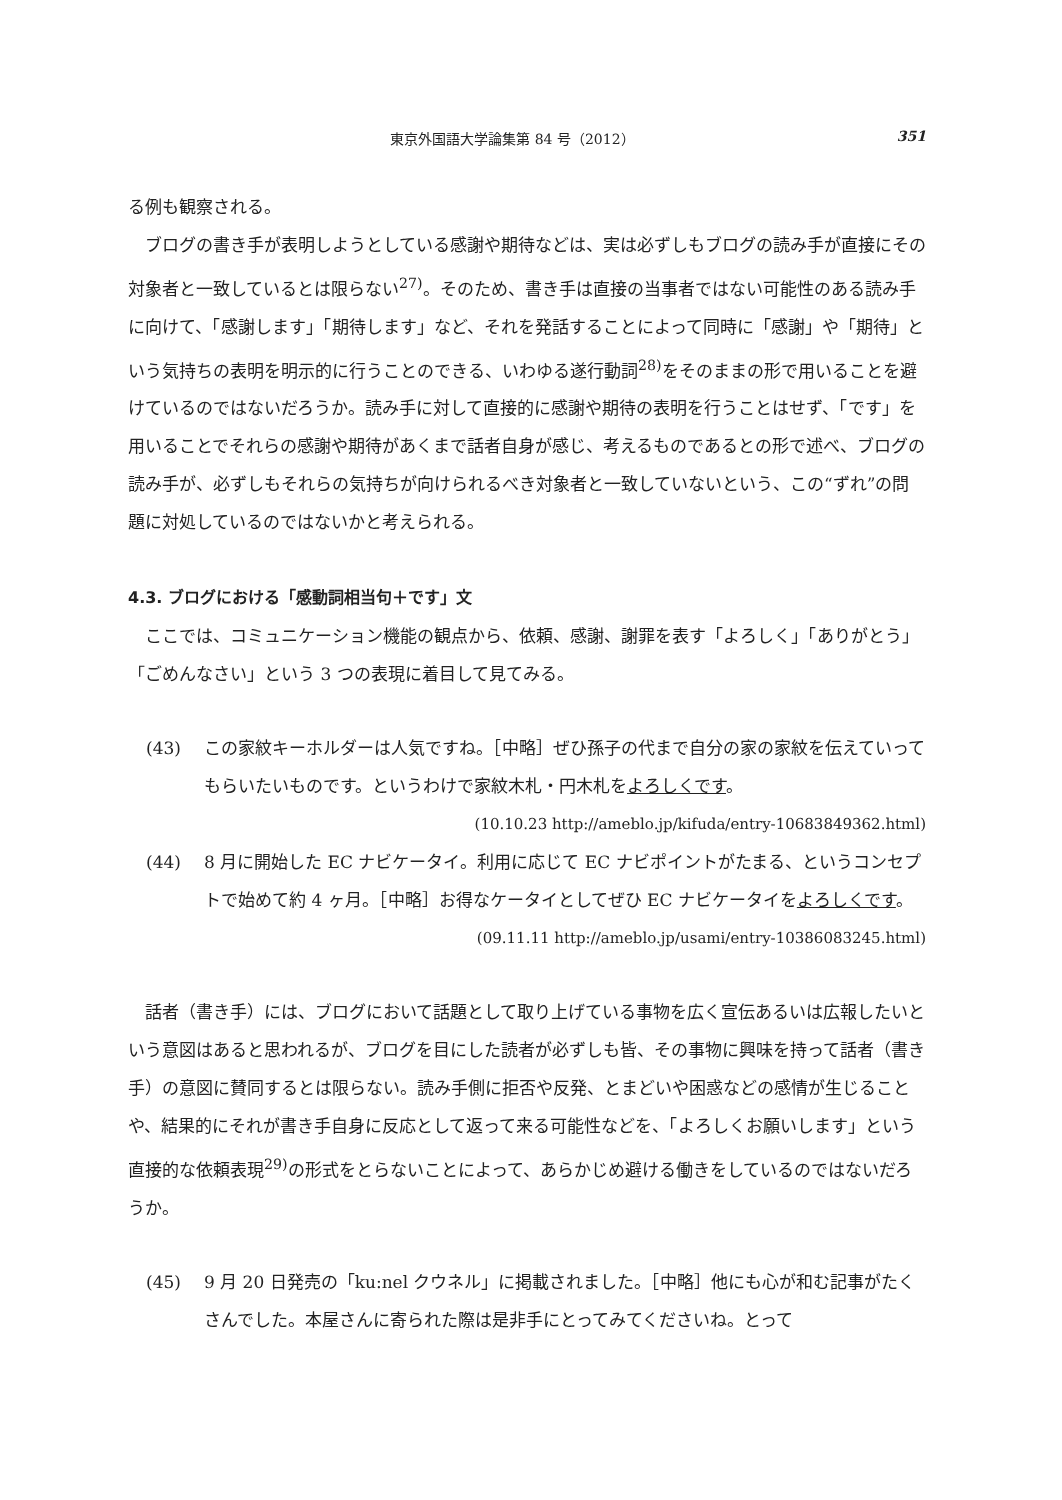東京外国語大学論集第 84 号（2012） 351
る例も観察される。
ブログの書き手が表明しようとしている感謝や期待などは、実は必ずしもブログの読み手が直接にその対象者と一致しているとは限らない<sup>27)</sup>。そのため、書き手は直接の当事者ではない可能性のある読み手に向けて、「感謝します」「期待します」など、それを発話することによって同時に「感謝」や「期待」という気持ちの表明を明示的に行うことのできる、いわゆる遂行動詞<sup>28)</sup>をそのままの形で用いることを避けているのではないだろうか。読み手に対して直接的に感謝や期待の表明を行うことはせず、「です」を用いることでそれらの感謝や期待があくまで話者自身が感じ、考えるものであるとの形で述べ、ブログの読み手が、必ずしもそれらの気持ちが向けられるべき対象者と一致していないという、この“ずれ”の問題に対処しているのではないかと考えられる。
4.3. ブログにおける「感動詞相当句＋です」文
ここでは、コミュニケーション機能の観点から、依頼、感謝、謝罪を表す「よろしく」「ありがとう」「ごめんなさい」という 3 つの表現に着目して見てみる。
(43) この家紋キーホルダーは人気ですね。［中略］ぜひ孫子の代まで自分の家の家紋を伝えていってもらいたいものです。というわけで家紋木札・円木札をよろしくです。
(10.10.23 http://ameblo.jp/kifuda/entry-10683849362.html)
(44) 8 月に開始した EC ナビケータイ。利用に応じて EC ナビポイントがたまる、というコンセプトで始めて約 4 ヶ月。［中略］お得なケータイとしてぜひ EC ナビケータイをよろしくです。
(09.11.11 http://ameblo.jp/usami/entry-10386083245.html)
話者（書き手）には、ブログにおいて話題として取り上げている事物を広く宣伝あるいは広報したいという意図はあると思われるが、ブログを目にした読者が必ずしも皆、その事物に興味を持って話者（書き手）の意図に賛同するとは限らない。読み手側に拒否や反発、とまどいや困惑などの感情が生じることや、結果的にそれが書き手自身に反応として返って来る可能性などを、「よろしくお願いします」という直接的な依頼表現<sup>29)</sup>の形式をとらないことによって、あらかじめ避ける働きをしているのではないだろうか。
(45) 9 月 20 日発売の「ku:nel クウネル」に掲載されました。［中略］他にも心が和む記事がたくさんでした。本屋さんに寄られた際は是非手にとってみてくださいね。とって